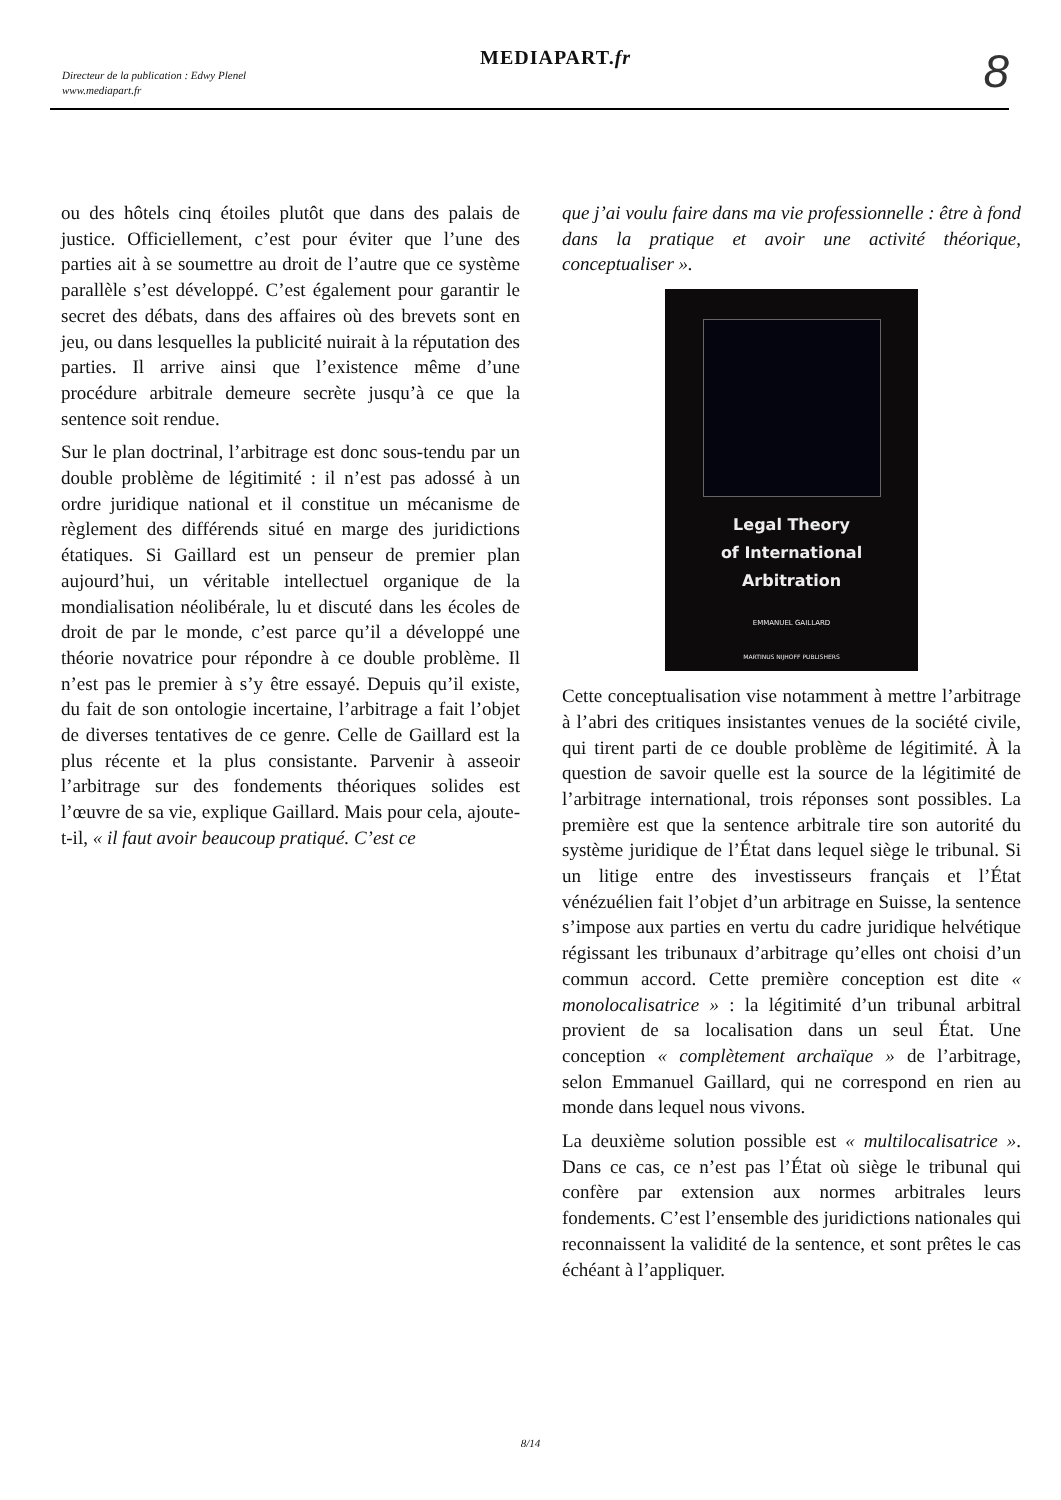Directeur de la publication : Edwy Plenel
www.mediapart.fr
MEDIAPART.fr 8
ou des hôtels cinq étoiles plutôt que dans des palais de justice. Officiellement, c’est pour éviter que l’une des parties ait à se soumettre au droit de l’autre que ce système parallèle s’est développé. C’est également pour garantir le secret des débats, dans des affaires où des brevets sont en jeu, ou dans lesquelles la publicité nuirait à la réputation des parties. Il arrive ainsi que l’existence même d’une procédure arbitrale demeure secrète jusqu’à ce que la sentence soit rendue.
Sur le plan doctrinal, l’arbitrage est donc sous-tendu par un double problème de légitimité : il n’est pas adossé à un ordre juridique national et il constitue un mécanisme de règlement des différends situé en marge des juridictions étatiques. Si Gaillard est un penseur de premier plan aujourd’hui, un véritable intellectuel organique de la mondialisation néolibérale, lu et discuté dans les écoles de droit de par le monde, c’est parce qu’il a développé une théorie novatrice pour répondre à ce double problème. Il n’est pas le premier à s’y être essayé. Depuis qu’il existe, du fait de son ontologie incertaine, l’arbitrage a fait l’objet de diverses tentatives de ce genre. Celle de Gaillard est la plus récente et la plus consistante. Parvenir à asseoir l’arbitrage sur des fondements théoriques solides est l’œuvre de sa vie, explique Gaillard. Mais pour cela, ajoute-t-il, « il faut avoir beaucoup pratiqué. C’est ce
que j’ai voulu faire dans ma vie professionnelle : être à fond dans la pratique et avoir une activité théorique, conceptualiser ».
Legal Theory
of International
Arbitration
EMMANUEL GAILLARD
MARTINUS NIJHOFF PUBLISHERS
Cette conceptualisation vise notamment à mettre l’arbitrage à l’abri des critiques insistantes venues de la société civile, qui tirent parti de ce double problème de légitimité. À la question de savoir quelle est la source de la légitimité de l’arbitrage international, trois réponses sont possibles. La première est que la sentence arbitrale tire son autorité du système juridique de l’État dans lequel siège le tribunal. Si un litige entre des investisseurs français et l’État vénézuélien fait l’objet d’un arbitrage en Suisse, la sentence s’impose aux parties en vertu du cadre juridique helvétique régissant les tribunaux d’arbitrage qu’elles ont choisi d’un commun accord. Cette première conception est dite « monolocalisatrice » : la légitimité d’un tribunal arbitral provient de sa localisation dans un seul État. Une conception « complètement archaïque » de l’arbitrage, selon Emmanuel Gaillard, qui ne correspond en rien au monde dans lequel nous vivons.
La deuxième solution possible est « multilocalisatrice ». Dans ce cas, ce n’est pas l’État où siège le tribunal qui confère par extension aux normes arbitrales leurs fondements. C’est l’ensemble des juridictions nationales qui reconnaissent la validité de la sentence, et sont prêtes le cas échéant à l’appliquer.
8/14